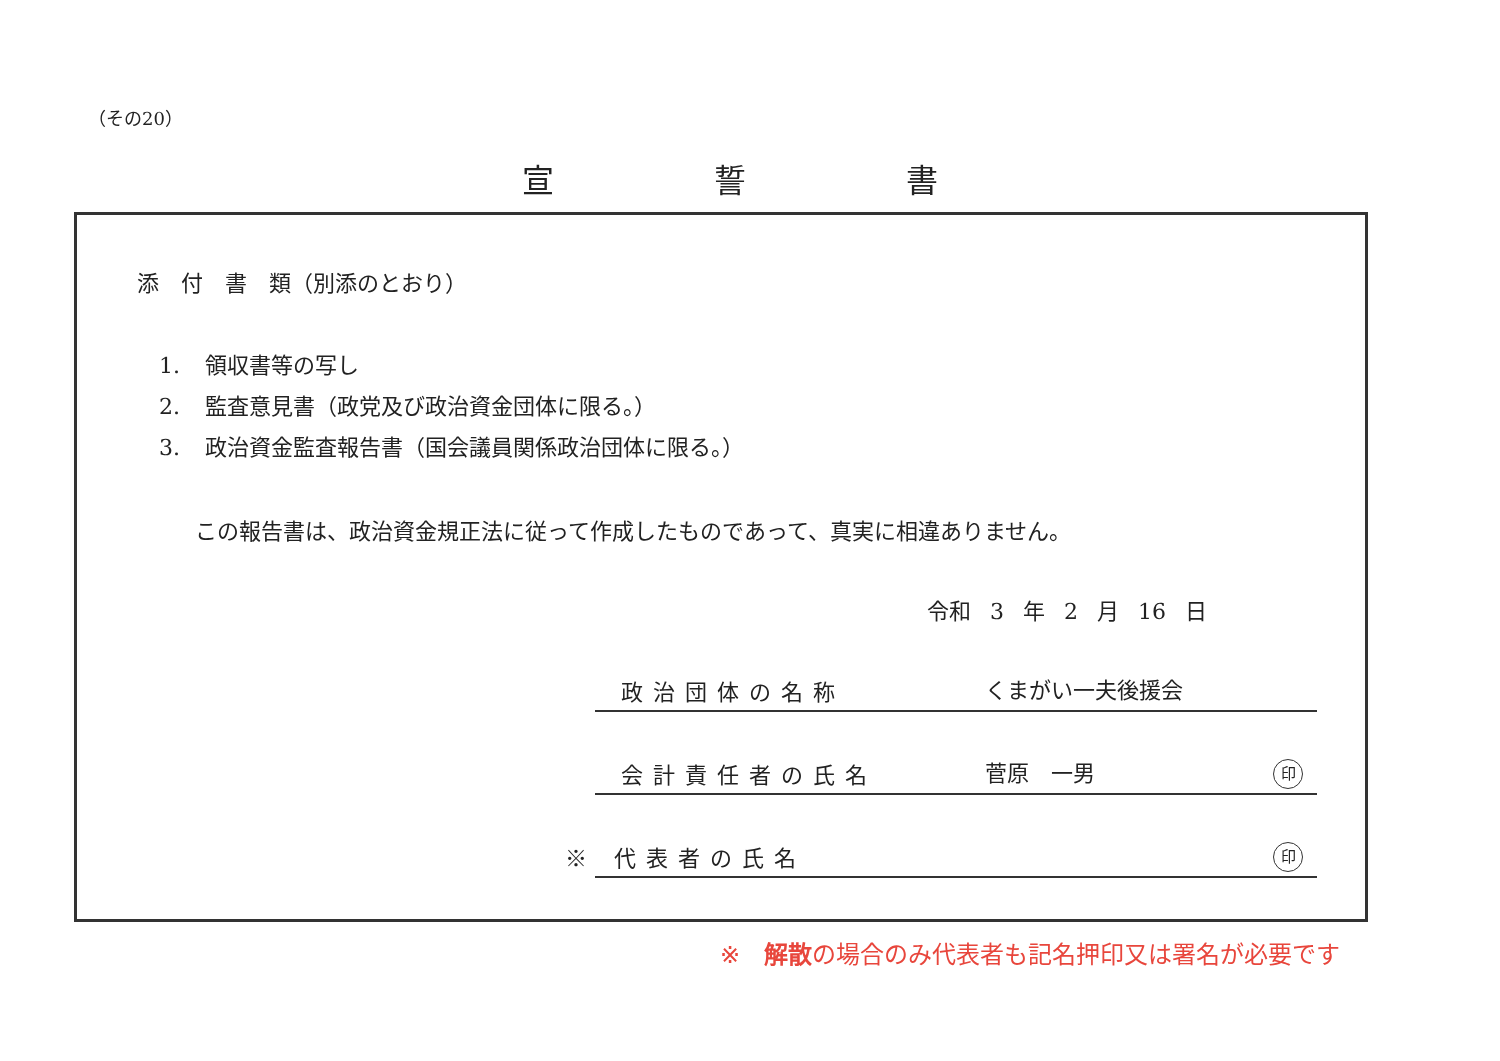（その20）
宣 誓 書
添　付　書　類（別添のとおり）
1. 領収書等の写し
2. 監査意見書（政党及び政治資金団体に限る。）
3. 政治資金監査報告書（国会議員関係政治団体に限る。）
この報告書は、政治資金規正法に従って作成したものであって、真実に相違ありません。
令和 3 年 2 月 16 日
政治団体の名称 くまがい一夫後援会
会計責任者の氏名 菅原　一男 印
※ 代表者の氏名 印
※　解散の場合のみ代表者も記名押印又は署名が必要です